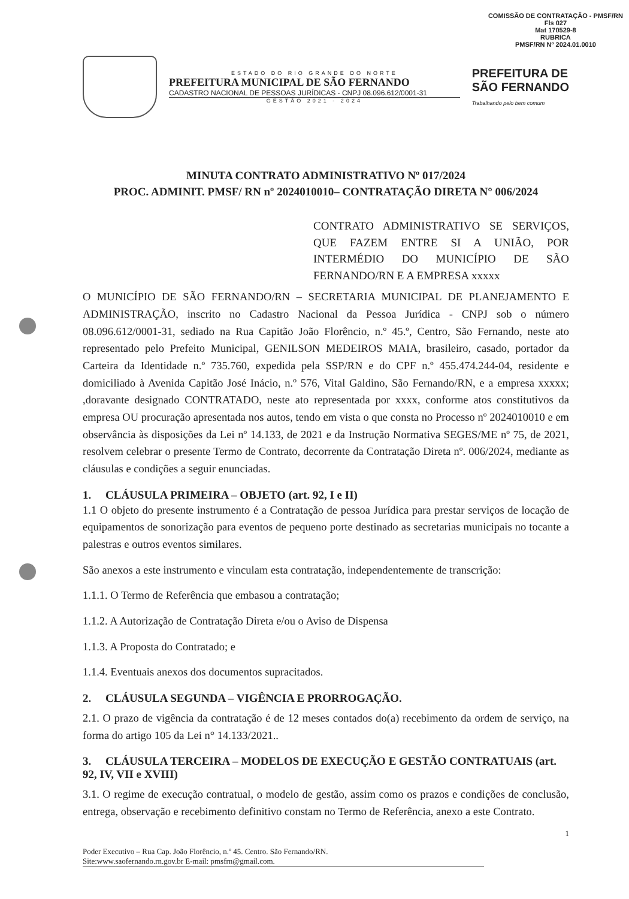COMISSÃO DE CONTRATAÇÃO - PMSF/RN
Fls 027
Mat 170529-8
RUBRICA
PMSF/RN Nº 2024.01.0010
ESTADO DO RIO GRANDE DO NORTE
PREFEITURA MUNICIPAL DE SÃO FERNANDO
CADASTRO NACIONAL DE PESSOAS JURÍDICAS - CNPJ 08.096.612/0001-31
GESTÃO 2021 - 2024
PREFEITURA DE
SÃO FERNANDO
Trabalhando pelo bem comum
MINUTA CONTRATO ADMINISTRATIVO Nº 017/2024
PROC. ADMINIT. PMSF/ RN nº 2024010010– CONTRATAÇÃO DIRETA N° 006/2024
CONTRATO ADMINISTRATIVO SE SERVIÇOS, QUE FAZEM ENTRE SI A UNIÃO, POR INTERMÉDIO DO MUNICÍPIO DE SÃO FERNANDO/RN E A EMPRESA xxxxx
O MUNICÍPIO DE SÃO FERNANDO/RN – SECRETARIA MUNICIPAL DE PLANEJAMENTO E ADMINISTRAÇÃO, inscrito no Cadastro Nacional da Pessoa Jurídica - CNPJ sob o número 08.096.612/0001-31, sediado na Rua Capitão João Florêncio, n.º 45.º, Centro, São Fernando, neste ato representado pelo Prefeito Municipal, GENILSON MEDEIROS MAIA, brasileiro, casado, portador da Carteira da Identidade n.º 735.760, expedida pela SSP/RN e do CPF n.º 455.474.244-04, residente e domiciliado à Avenida Capitão José Inácio, n.º 576, Vital Galdino, São Fernando/RN, e a empresa xxxxx; ,doravante designado CONTRATADO, neste ato representada por xxxx, conforme atos constitutivos da empresa OU procuração apresentada nos autos, tendo em vista o que consta no Processo nº 2024010010 e em observância às disposições da Lei nº 14.133, de 2021 e da Instrução Normativa SEGES/ME nº 75, de 2021, resolvem celebrar o presente Termo de Contrato, decorrente da Contratação Direta nº. 006/2024, mediante as cláusulas e condições a seguir enunciadas.
1. CLÁUSULA PRIMEIRA – OBJETO (art. 92, I e II)
1.1 O objeto do presente instrumento é a Contratação de pessoa Jurídica para prestar serviços de locação de equipamentos de sonorização para eventos de pequeno porte destinado as secretarias municipais no tocante a palestras e outros eventos similares.
São anexos a este instrumento e vinculam esta contratação, independentemente de transcrição:
1.1.1. O Termo de Referência que embasou a contratação;
1.1.2. A Autorização de Contratação Direta e/ou o Aviso de Dispensa
1.1.3. A Proposta do Contratado; e
1.1.4. Eventuais anexos dos documentos supracitados.
2. CLÁUSULA SEGUNDA – VIGÊNCIA E PRORROGAÇÃO.
2.1. O prazo de vigência da contratação é de 12 meses contados do(a) recebimento da ordem de serviço, na forma do artigo 105 da Lei n° 14.133/2021..
3. CLÁUSULA TERCEIRA – MODELOS DE EXECUÇÃO E GESTÃO CONTRATUAIS (art. 92, IV, VII e XVIII)
3.1. O regime de execução contratual, o modelo de gestão, assim como os prazos e condições de conclusão, entrega, observação e recebimento definitivo constam no Termo de Referência, anexo a este Contrato.
1
Poder Executivo – Rua Cap. João Florêncio, n.º 45. Centro. São Fernando/RN.
Site:www.saofernando.rn.gov.br E-mail: pmsfrn@gmail.com.